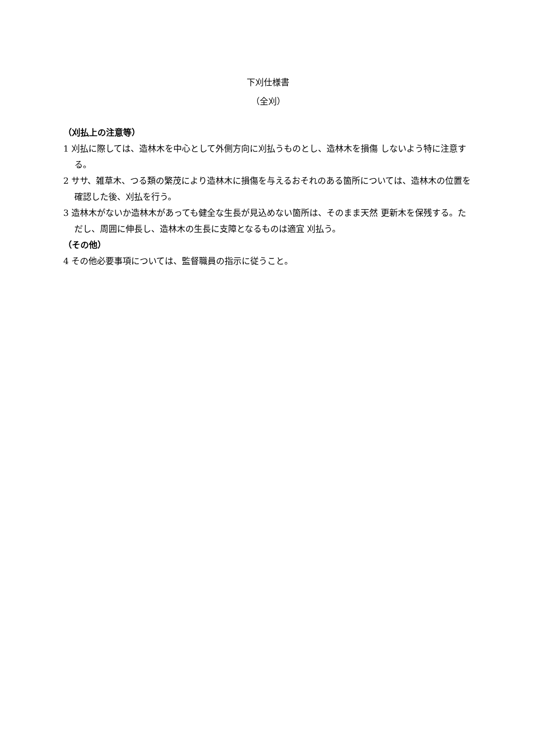下刈仕様書
（全刈）
（刈払上の注意等）
1 刈払に際しては、造林木を中心として外側方向に刈払うものとし、造林木を損傷 しないよう特に注意する。
2 ササ、雑草木、つる類の繁茂により造林木に損傷を与えるおそれのある箇所については、造林木の位置を確認した後、刈払を行う。
3 造林木がないか造林木があっても健全な生長が見込めない箇所は、そのまま天然 更新木を保残する。ただし、周囲に伸長し、造林木の生長に支障となるものは適宜 刈払う。
（その他）
4 その他必要事項については、監督職員の指示に従うこと。